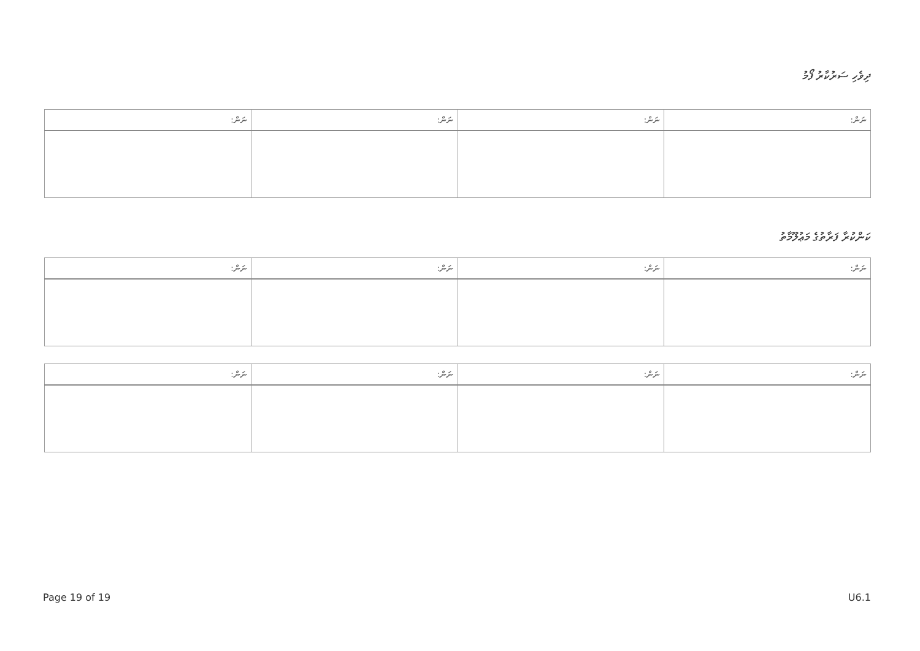ދިވެހި ސަރުކާރު ފޯމު
| ނަން: | ނަން: | ނަން: | ނަން: |
| --- | --- | --- | --- |
ކަންކުރާ ފަރާތުގެ މަޢުލޫމާތު
| ނަން: | ނަން: | ނަން: | ނަން: |
| --- | --- | --- | --- |
| ނަން: | ނަން: | ނަން: | ނަން: |
| --- | --- | --- | --- |
Page 19 of 19 U6.1